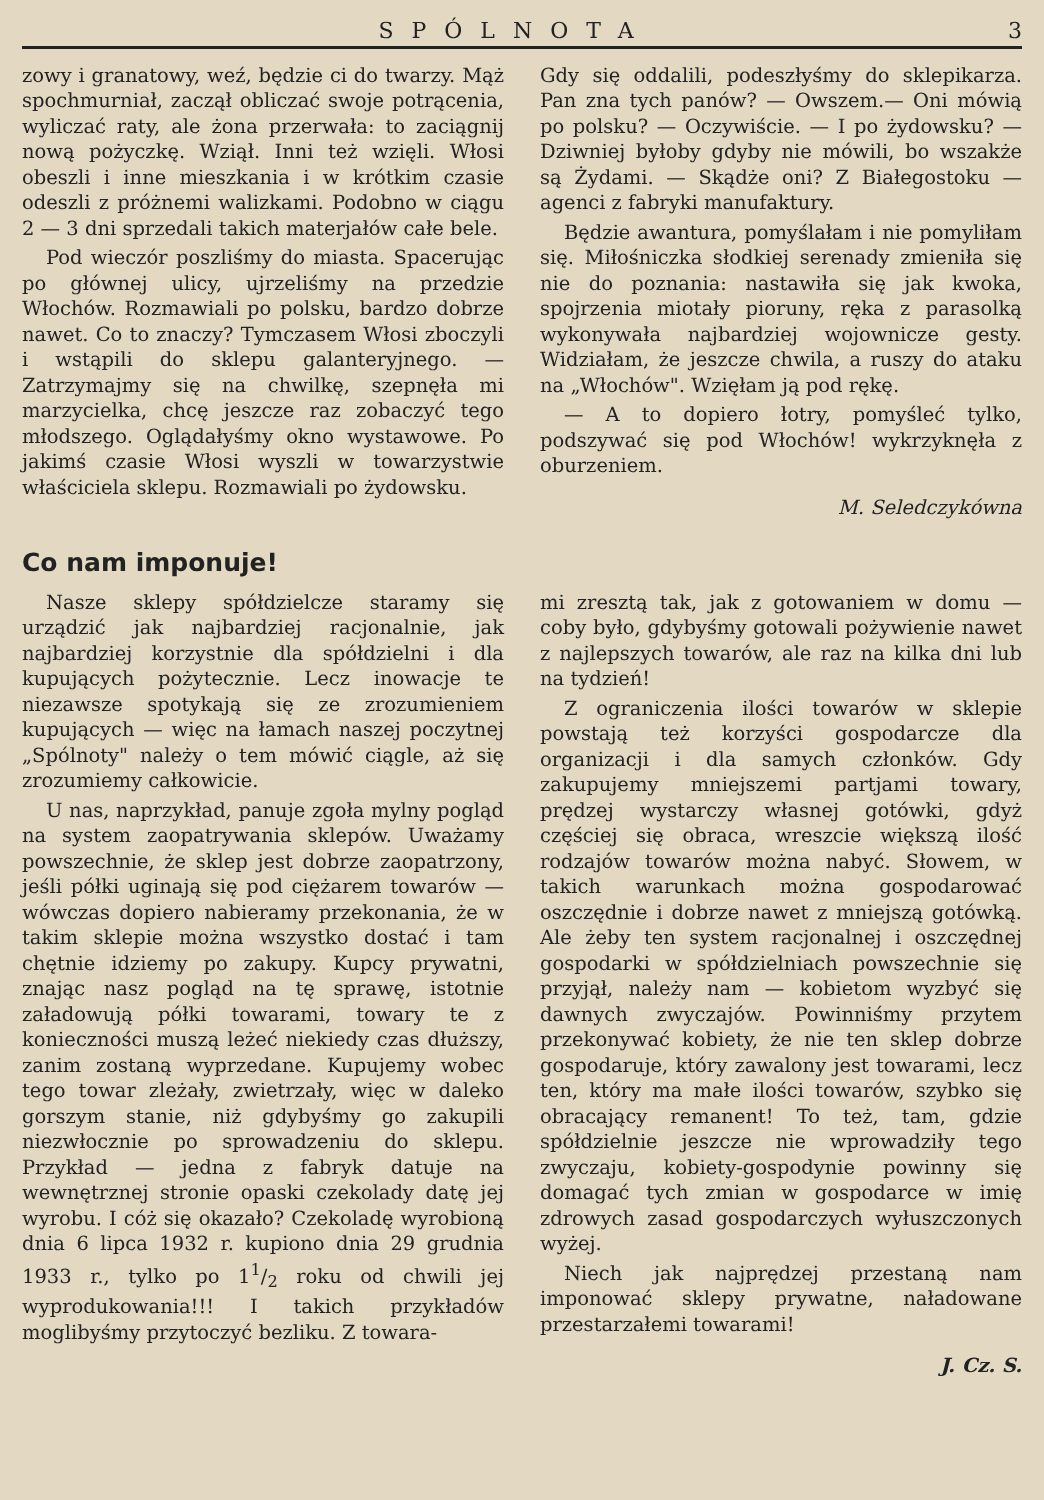SPÓLNOTA 3
zowy i granatowy, weź, będzie ci do twarzy. Mąż spochmurniał, zaczął obliczać swoje potrącenia, wyliczać raty, ale żona przerwała: to zaciągnij nową pożyczkę. Wziął. Inni też wzięli. Włosi obeszli i inne mieszkania i w krótkim czasie odeszli z próżnemi walizkami. Podobno w ciągu 2 — 3 dni sprzedali takich materjałów całe bele.
Pod wieczór poszliśmy do miasta. Spacerując po głównej ulicy, ujrzeliśmy na przedzie Włochów. Rozmawiali po polsku, bardzo dobrze nawet. Co to znaczy? Tymczasem Włosi zboczyli i wstąpili do sklepu galanteryjnego. — Zatrzymajmy się na chwilkę, szepnęła mi marzycielka, chcę jeszcze raz zobaczyć tego młodszego. Oglądałyśmy okno wystawowe. Po jakimś czasie Włosi wyszli w towarzystwie właściciela sklepu. Rozmawiali po żydowsku.
Gdy się oddalili, podeszłyśmy do sklepikarza. Pan zna tych panów? — Owszem.— Oni mówią po polsku? — Oczywiście. — I po żydowsku? — Dziwniej byłoby gdyby nie mówili, bo wszakże są Żydami. — Skądże oni? Z Białegostoku — agenci z fabryki manufaktury.
Będzie awantura, pomyślałam i nie pomyliłam się. Miłośniczka słodkiej serenady zmieniła się nie do poznania: nastawiła się jak kwoka, spojrzenia miotały pioruny, ręka z parasolką wykonywała najbardziej wojownicze gesty. Widziałam, że jeszcze chwila, a ruszy do ataku na „Włochów". Wzięłam ją pod rękę.
— A to dopiero łotry, pomyśleć tylko, podszywać się pod Włochów! wykrzyknęła z oburzeniem.
M. Seledczykówna
Co nam imponuje!
Nasze sklepy spółdzielcze staramy się urządzić jak najbardziej racjonalnie, jak najbardziej korzystnie dla spółdzielni i dla kupujących pożytecznie. Lecz inowacje te niezawsze spotykają się ze zrozumieniem kupujących — więc na łamach naszej poczytnej „Spólnoty" należy o tem mówić ciągle, aż się zrozumiemy całkowicie.
U nas, naprzykład, panuje zgoła mylny pogląd na system zaopatrywania sklepów. Uważamy powszechnie, że sklep jest dobrze zaopatrzony, jeśli półki uginają się pod ciężarem towarów — wówczas dopiero nabieramy przekonania, że w takim sklepie można wszystko dostać i tam chętnie idziemy po zakupy. Kupcy prywatni, znając nasz pogląd na tę sprawę, istotnie załadowują półki towarami, towary te z konieczności muszą leżeć niekiedy czas dłuższy, zanim zostaną wyprzedane. Kupujemy wobec tego towar zleżały, zwietrzały, więc w daleko gorszym stanie, niż gdybyśmy go zakupili niezwłocznie po sprowadzeniu do sklepu. Przykład — jedna z fabryk datuje na wewnętrznej stronie opaski czekolady datę jej wyrobu. I cóż się okazało? Czekoladę wyrobioną dnia 6 lipca 1932 r. kupiono dnia 29 grudnia 1933 r., tylko po 11/2 roku od chwili jej wyprodukowania!!! I takich przykładów moglibyśmy przytoczyć bezliku. Z towara-
mi zresztą tak, jak z gotowaniem w domu — coby było, gdybyśmy gotowali pożywienie nawet z najlepszych towarów, ale raz na kilka dni lub na tydzień!
Z ograniczenia ilości towarów w sklepie powstają też korzyści gospodarcze dla organizacji i dla samych członków. Gdy zakupujemy mniejszemi partjami towary, prędzej wystarczy własnej gotówki, gdyż częściej się obraca, wreszcie większą ilość rodzajów towarów można nabyć. Słowem, w takich warunkach można gospodarować oszczędnie i dobrze nawet z mniejszą gotówką. Ale żeby ten system racjonalnej i oszczędnej gospodarki w spółdzielniach powszechnie się przyjął, należy nam — kobietom wyzbyć się dawnych zwyczajów. Powinniśmy przytem przekonywać kobiety, że nie ten sklep dobrze gospodaruje, który zawalony jest towarami, lecz ten, który ma małe ilości towarów, szybko się obracający remanent! To też, tam, gdzie spółdzielnie jeszcze nie wprowadziły tego zwyczaju, kobiety-gospodynie powinny się domagać tych zmian w gospodarce w imię zdrowych zasad gospodarczych wyłuszczonych wyżej.
Niech jak najprędzej przestaną nam imponować sklepy prywatne, naładowane przestarzałemi towarami!
J. Cz. S.